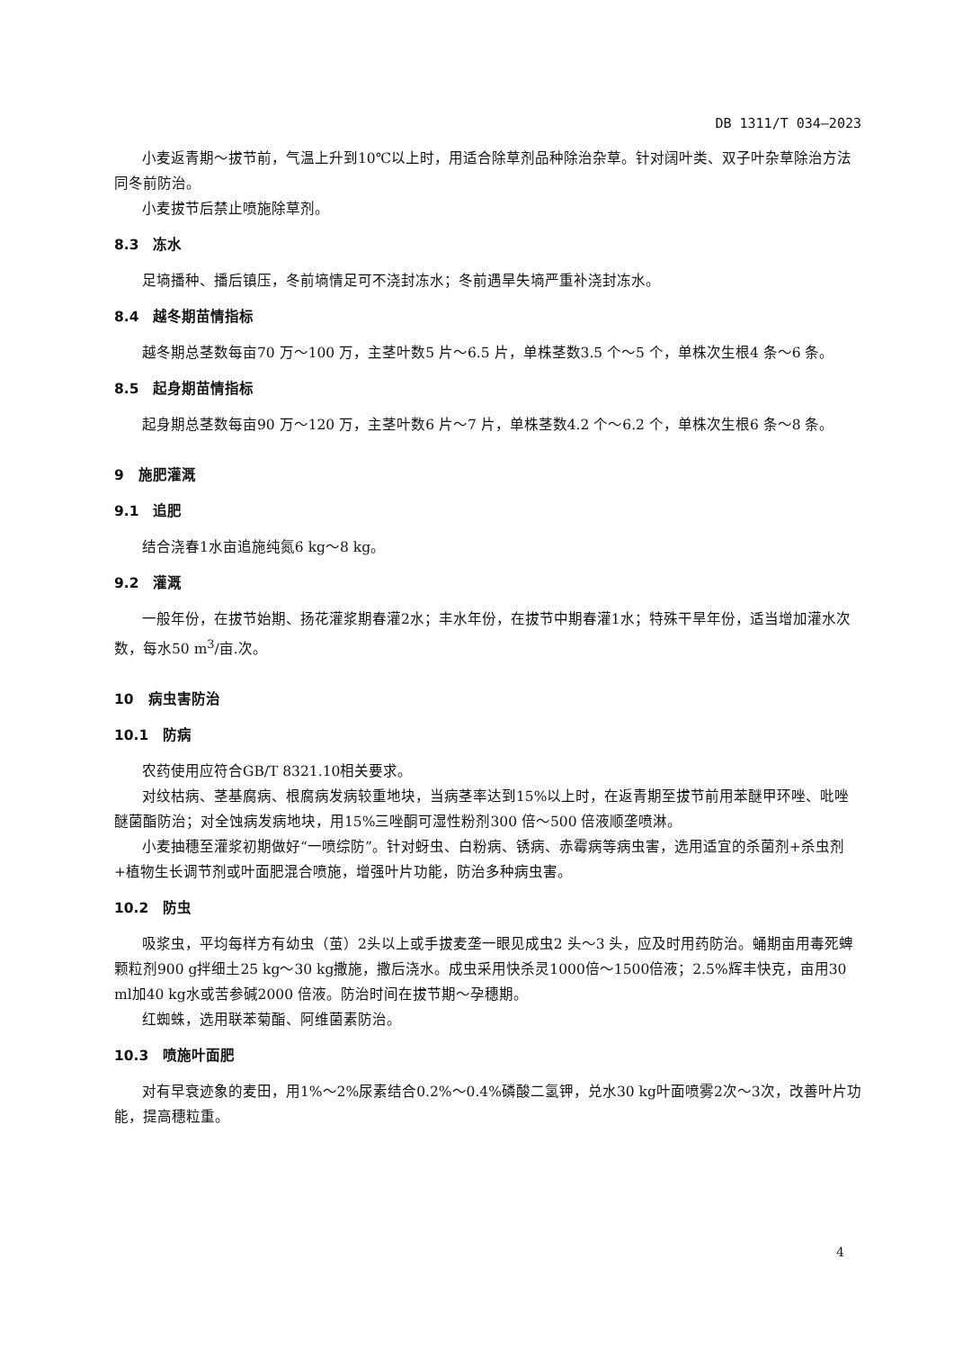DB 1311/T 034—2023
小麦返青期～拔节前，气温上升到10℃以上时，用适合除草剂品种除治杂草。针对阔叶类、双子叶杂草除治方法同冬前防治。
小麦拔节后禁止喷施除草剂。
8.3　冻水
足墒播种、播后镇压，冬前墒情足可不浇封冻水；冬前遇旱失墒严重补浇封冻水。
8.4　越冬期苗情指标
越冬期总茎数每亩70 万～100 万，主茎叶数5 片～6.5 片，单株茎数3.5 个～5 个，单株次生根4 条～6 条。
8.5　起身期苗情指标
起身期总茎数每亩90 万～120 万，主茎叶数6 片～7 片，单株茎数4.2 个～6.2 个，单株次生根6 条～8 条。
9　施肥灌溉
9.1　追肥
结合浇春1水亩追施纯氮6 kg～8 kg。
9.2　灌溉
一般年份，在拔节始期、扬花灌浆期春灌2水；丰水年份，在拔节中期春灌1水；特殊干旱年份，适当增加灌水次数，每水50 m<sup>3</sup>/亩.次。
10　病虫害防治
10.1　防病
农药使用应符合GB/T 8321.10相关要求。
对纹枯病、茎基腐病、根腐病发病较重地块，当病茎率达到15%以上时，在返青期至拔节前用苯醚甲环唑、吡唑醚菌酯防治；对全蚀病发病地块，用15%三唑酮可湿性粉剂300 倍～500 倍液顺垄喷淋。
小麦抽穗至灌浆初期做好“一喷综防”。针对蚜虫、白粉病、锈病、赤霉病等病虫害，选用适宜的杀菌剂+杀虫剂+植物生长调节剂或叶面肥混合喷施，增强叶片功能，防治多种病虫害。
10.2　防虫
吸浆虫，平均每样方有幼虫（茧）2头以上或手拔麦垄一眼见成虫2 头～3 头，应及时用药防治。蛹期亩用毒死蜱颗粒剂900 g拌细土25 kg～30 kg撒施，撒后浇水。成虫采用快杀灵1000倍～1500倍液；2.5%辉丰快克，亩用30 ml加40 kg水或苦参碱2000 倍液。防治时间在拔节期～孕穗期。
红蜘蛛，选用联苯菊酯、阿维菌素防治。
10.3　喷施叶面肥
对有早衰迹象的麦田，用1%～2%尿素结合0.2%～0.4%磷酸二氢钾，兑水30 kg叶面喷雾2次～3次，改善叶片功能，提高穗粒重。
4